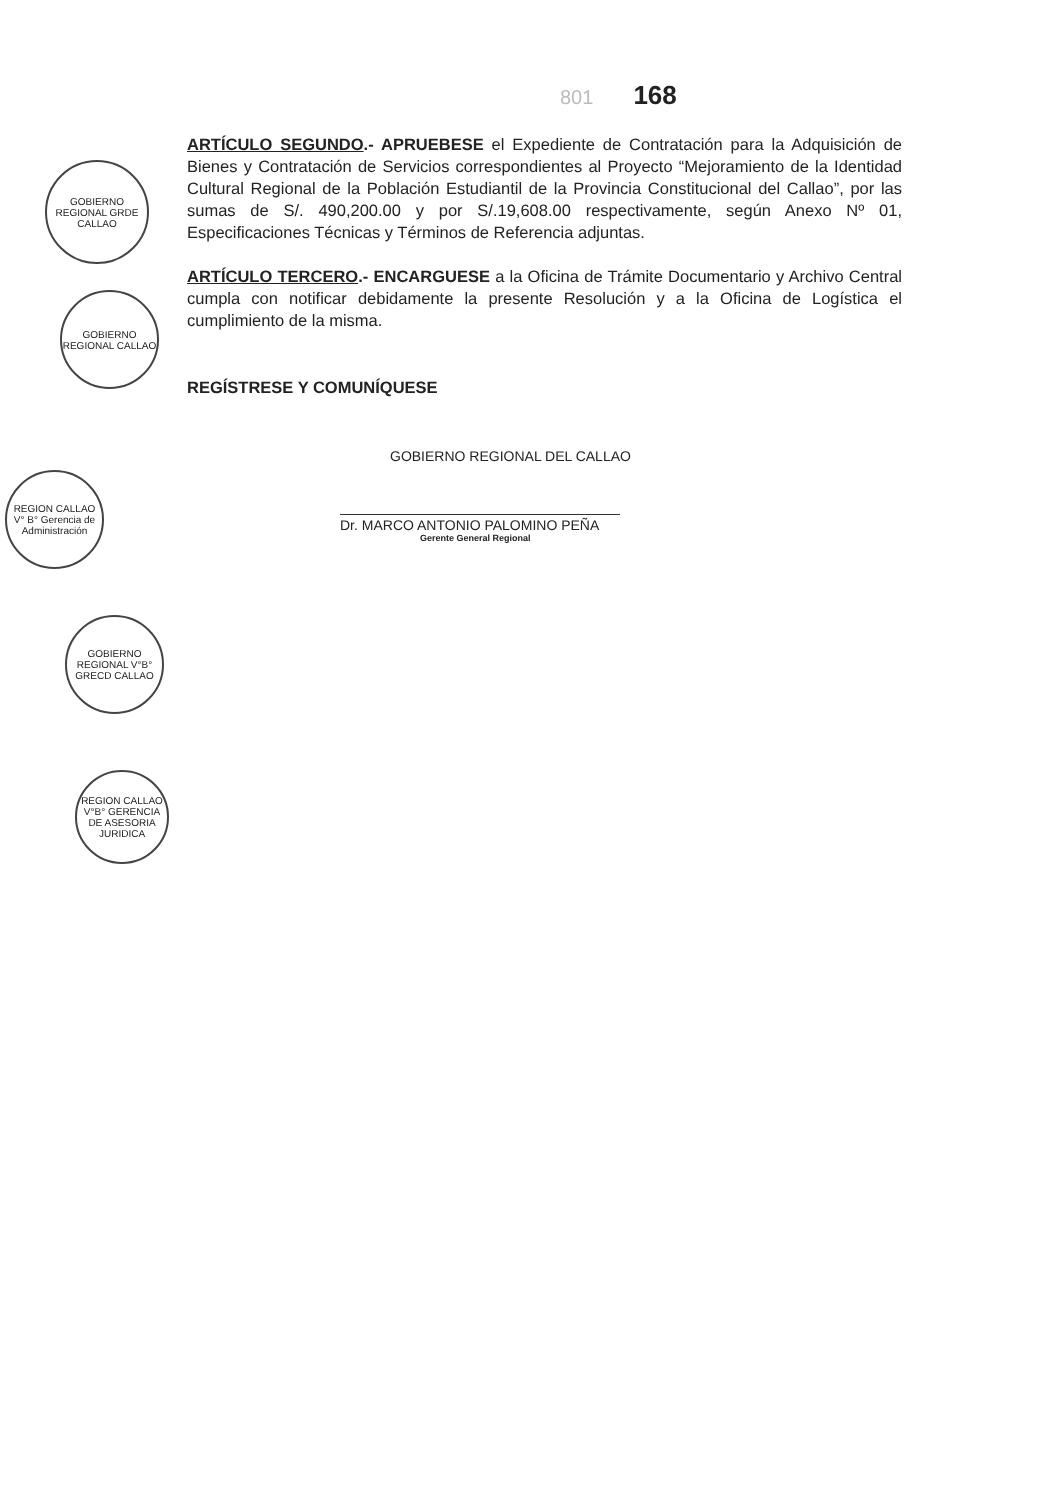GOBIERNO REGIONAL GRDE CALLAO
GOBIERNO REGIONAL CALLAO
REGION CALLAO V° B° Gerencia de Administración
GOBIERNO REGIONAL V°B° GRECD CALLAO
REGION CALLAO V°B° GERENCIA DE ASESORIA JURIDICA
801 168
ARTÍCULO SEGUNDO.- APRUEBESE el Expediente de Contratación para la Adquisición de Bienes y Contratación de Servicios correspondientes al Proyecto “Mejoramiento de la Identidad Cultural Regional de la Población Estudiantil de la Provincia Constitucional del Callao”, por las sumas de S/. 490,200.00 y por S/.19,608.00 respectivamente, según Anexo Nº 01, Especificaciones Técnicas y Términos de Referencia adjuntas.
ARTÍCULO TERCERO.- ENCARGUESE a la Oficina de Trámite Documentario y Archivo Central cumpla con notificar debidamente la presente Resolución y a la Oficina de Logística el cumplimiento de la misma.
REGÍSTRESE Y COMUNÍQUESE
GOBIERNO REGIONAL DEL CALLAO
Dr. MARCO ANTONIO PALOMINO PEÑA
Gerente General Regional